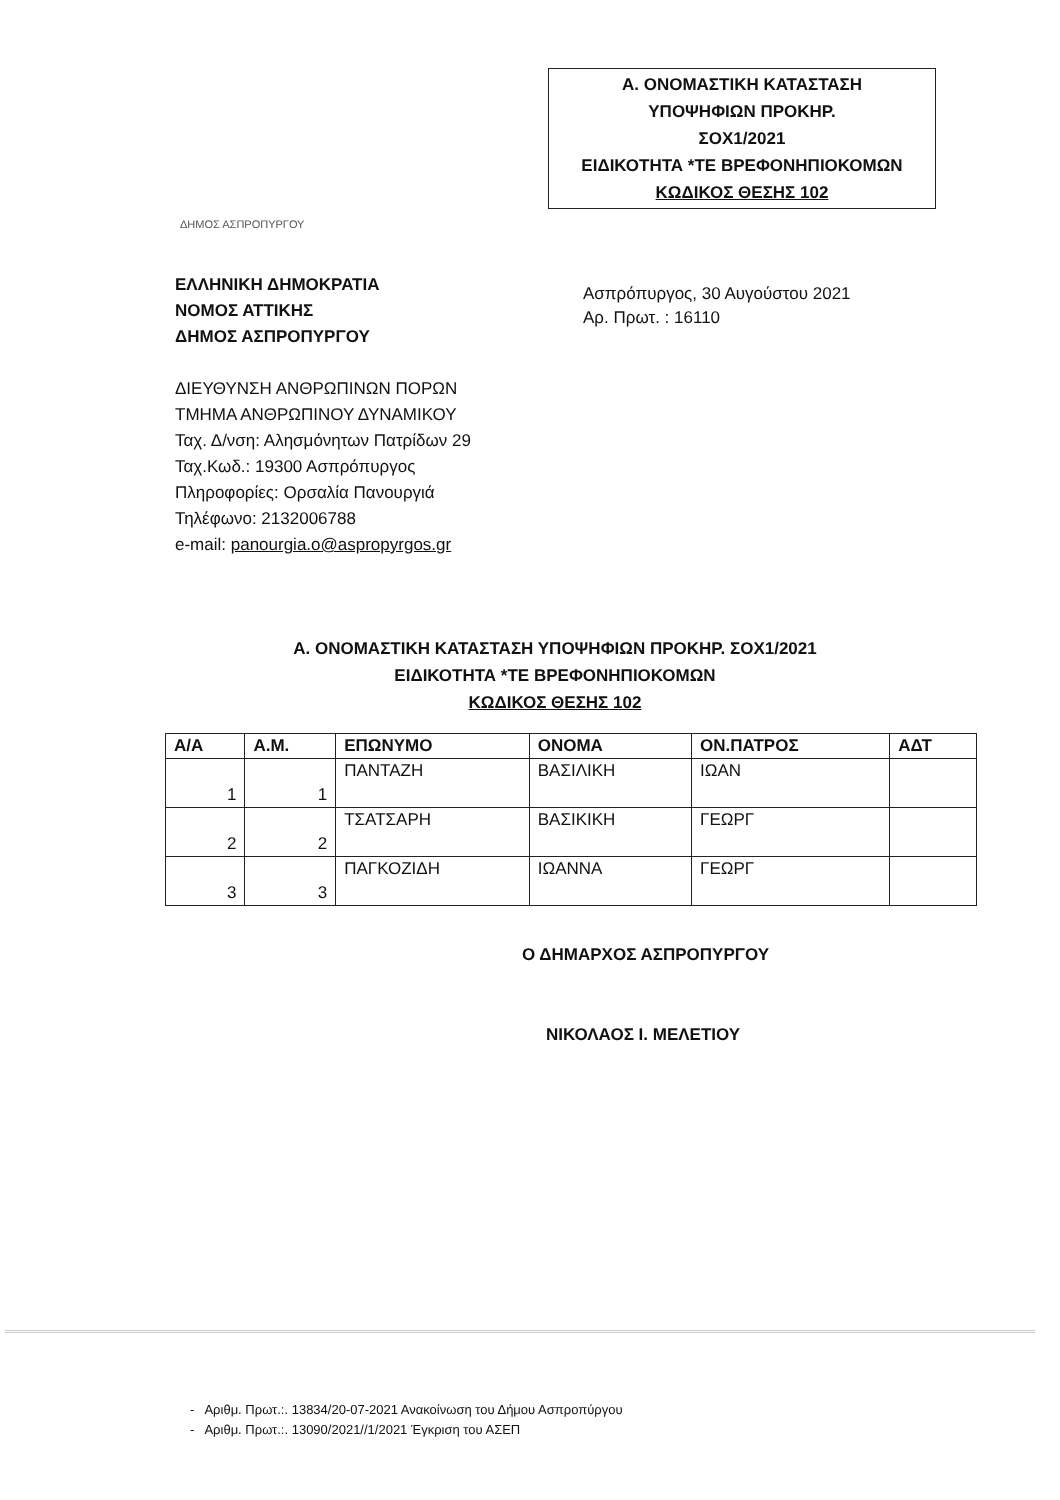Α. ΟΝΟΜΑΣΤΙΚΗ ΚΑΤΑΣΤΑΣΗ
ΥΠΟΨΗΦΙΩΝ ΠΡΟΚΗΡ.
ΣΟΧ1/2021
ΕΙΔΙΚΟΤΗΤΑ *ΤΕ ΒΡΕΦΟΝΗΠΙΟΚΟΜΩΝ
ΚΩΔΙΚΟΣ ΘΕΣΗΣ 102
ΔΗΜΟΣ ΑΣΠΡΟΠΥΡΓΟΥ
ΕΛΛΗΝΙΚΗ ΔΗΜΟΚΡΑΤΙΑ
ΝΟΜΟΣ ΑΤΤΙΚΗΣ
ΔΗΜΟΣ ΑΣΠΡΟΠΥΡΓΟΥ
ΔΙΕΥΘΥΝΣΗ ΑΝΘΡΩΠΙΝΩΝ ΠΟΡΩΝ
ΤΜΗΜΑ ΑΝΘΡΩΠΙΝΟΥ ΔΥΝΑΜΙΚΟΥ
Ταχ. Δ/νση: Αλησμόνητων Πατρίδων 29
Ταχ.Κωδ.: 19300 Ασπρόπυργος
Πληροφορίες: Ορσαλία Πανουργιά
Τηλέφωνο: 2132006788
e-mail: panourgia.o@aspropyrgos.gr
Ασπρόπυργος, 30 Αυγούστου 2021
Αρ. Πρωτ. : 16110
Α. ΟΝΟΜΑΣΤΙΚΗ ΚΑΤΑΣΤΑΣΗ ΥΠΟΨΗΦΙΩΝ ΠΡΟΚΗΡ. ΣΟΧ1/2021
ΕΙΔΙΚΟΤΗΤΑ *ΤΕ ΒΡΕΦΟΝΗΠΙΟΚΟΜΩΝ
ΚΩΔΙΚΟΣ ΘΕΣΗΣ 102
| Α/Α | Α.Μ. | ΕΠΩΝΥΜΟ | ΟΝΟΜΑ | ΟΝ.ΠΑΤΡΟΣ | ΑΔΤ |
| --- | --- | --- | --- | --- | --- |
| 1 | 1 | ΠΑΝΤΑΖΗ | ΒΑΣΙΛΙΚΗ | ΙΩΑΝ | |
| 2 | 2 | ΤΣΑΤΣΑΡΗ | ΒΑΣΙΚΙΚΗ | ΓΕΩΡΓ | |
| 3 | 3 | ΠΑΓΚΟΖΙΔΗ | ΙΩΑΝΝΑ | ΓΕΩΡΓ | |
Ο ΔΗΜΑΡΧΟΣ ΑΣΠΡΟΠΥΡΓΟΥ
ΝΙΚΟΛΑΟΣ Ι. ΜΕΛΕΤΙΟΥ
- Αριθμ. Πρωτ.:. 13834/20-07-2021 Ανακοίνωση του Δήμου Ασπροπύργου
- Αριθμ. Πρωτ.:. 13090/2021//1/2021 Έγκριση του ΑΣΕΠ